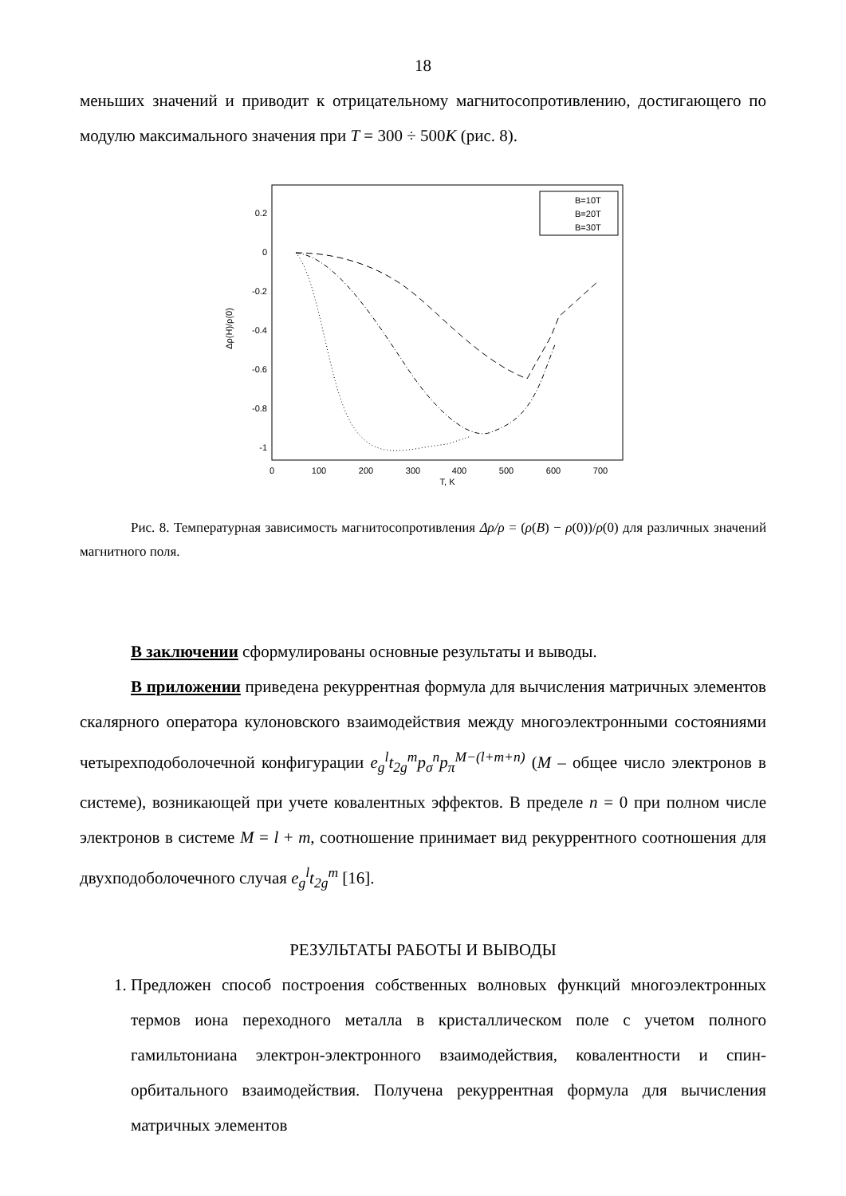18
меньших значений и приводит к отрицательному магнитосопротивлению, достигающего по модулю максимального значения при T = 300 ÷ 500K (рис. 8).
0.2
0
-0.2
-0.4
-0.6
-0.8
-1
0
100
200
300
400
500
600
700
T, K
Δρ(H)/ρ(0)
B=10T
B=20T
B=30T
Рис. 8. Температурная зависимость магнитосопротивления Δρ/ρ = (ρ(B) − ρ(0))/ρ(0) для различных значений магнитного поля.
В заключении сформулированы основные результаты и выводы.
В приложении приведена рекуррентная формула для вычисления матричных элементов скалярного оператора кулоновского взаимодействия между многоэлектронными состояниями четырехподоболочечной конфигурации e<sub>g</sub><sup>l</sup>t<sub>2g</sub><sup>m</sup>p<sub>σ</sub><sup>n</sup>p<sub>π</sub><sup>M−(l+m+n)</sup> (M – общее число электронов в системе), возникающей при учете ковалентных эффектов. В пределе n = 0 при полном числе электронов в системе M = l + m, соотношение принимает вид рекуррентного соотношения для двухподоболочечного случая e<sub>g</sub><sup>l</sup>t<sub>2g</sub><sup>m</sup> [16].
РЕЗУЛЬТАТЫ РАБОТЫ И ВЫВОДЫ
1. Предложен способ построения собственных волновых функций многоэлектронных термов иона переходного металла в кристаллическом поле с учетом полного гамильтониана электрон-электронного взаимодействия, ковалентности и спин-орбитального взаимодействия. Получена рекуррентная формула для вычисления матричных элементов